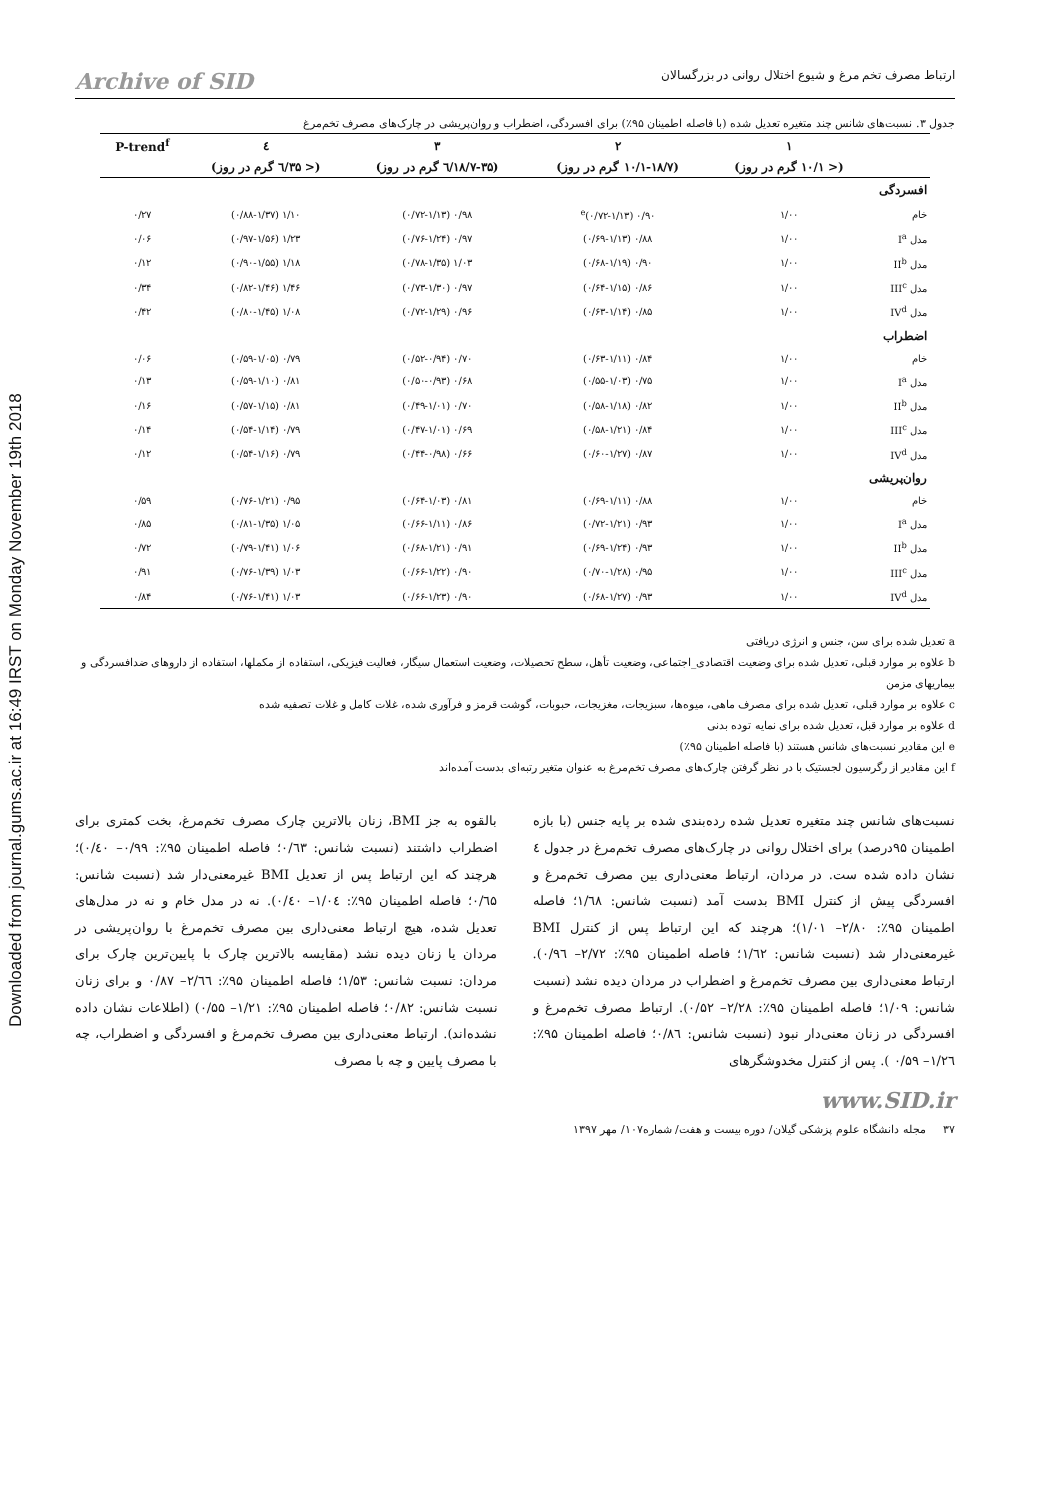Downloaded from journal.gums.ac.ir at 16:49 IRST on Monday November 19th 2018
ارتباط مصرف تخم مرغ و شیوع اختلال روانی در بزرگسالان Archive of SID
جدول ۳. نسبت‌های شانس چند متغیره تعدیل شده (با فاصله اطمینان ۹۵٪) برای افسردگی، اضطراب و روان‌پریشی در چارک‌های مصرف تخم‌مرغ
| | ۱ | ۲ | ۳ | ٤ | P-trend<sup>f</sup> |
| --- | --- | --- | --- | --- | --- |
| | (< ۱۰/۱ گرم در روز) | (۱۰/۱-۱۸/۷ گرم در روز) | (۱۸/۷-۳۵/٦ گرم در روز) | (< ۳۵/٦ گرم در روز) | |
| افسردگی | | | | | |
| خام | ۱/۰۰ | ۰/۹۰ (۰/۷۲-۱/۱۳)<sup>e</sup> | ۰/۹۸ (۰/۷۲-۱/۱۳) | ۱/۱۰ (۰/۸۸-۱/۳۷) | ۰/۲۷ |
| مدل I<sup>a</sup> | ۱/۰۰ | ۰/۸۸ (۰/۶۹-۱/۱۳) | ۰/۹۷ (۰/۷۶-۱/۲۴) | ۱/۲۳ (۰/۹۷-۱/۵۶) | ۰/۰۶ |
| مدل II<sup>b</sup> | ۱/۰۰ | ۰/۹۰ (۰/۶۸-۱/۱۹) | ۱/۰۳ (۰/۷۸-۱/۳۵) | ۱/۱۸ (۰/۹۰-۱/۵۵) | ۰/۱۲ |
| مدل III<sup>c</sup> | ۱/۰۰ | ۰/۸۶ (۰/۶۴-۱/۱۵) | ۰/۹۷ (۰/۷۳-۱/۳۰) | ۱/۴۶ (۰/۸۲-۱/۴۶) | ۰/۳۴ |
| مدل IV<sup>d</sup> | ۱/۰۰ | ۰/۸۵ (۰/۶۳-۱/۱۴) | ۰/۹۶ (۰/۷۲-۱/۲۹) | ۱/۰۸ (۰/۸۰-۱/۴۵) | ۰/۴۲ |
| اضطراب | | | | | |
| خام | ۱/۰۰ | ۰/۸۴ (۰/۶۳-۱/۱۱) | ۰/۷۰ (۰/۵۲-۰/۹۴) | ۰/۷۹ (۰/۵۹-۱/۰۵) | ۰/۰۶ |
| مدل I<sup>a</sup> | ۱/۰۰ | ۰/۷۵ (۰/۵۵-۱/۰۳) | ۰/۶۸ (۰/۵۰-۰/۹۳) | ۰/۸۱ (۰/۵۹-۱/۱۰) | ۰/۱۳ |
| مدل II<sup>b</sup> | ۱/۰۰ | ۰/۸۲ (۰/۵۸-۱/۱۸) | ۰/۷۰ (۰/۴۹-۱/۰۱) | ۰/۸۱ (۰/۵۷-۱/۱۵) | ۰/۱۶ |
| مدل III<sup>c</sup> | ۱/۰۰ | ۰/۸۴ (۰/۵۸-۱/۲۱) | ۰/۶۹ (۰/۴۷-۱/۰۱) | ۰/۷۹ (۰/۵۴-۱/۱۴) | ۰/۱۴ |
| مدل IV<sup>d</sup> | ۱/۰۰ | ۰/۸۷ (۰/۶۰-۱/۲۷) | ۰/۶۶ (۰/۴۴-۰/۹۸) | ۰/۷۹ (۰/۵۴-۱/۱۶) | ۰/۱۲ |
| روان‌پریشی | | | | | |
| خام | ۱/۰۰ | ۰/۸۸ (۰/۶۹-۱/۱۱) | ۰/۸۱ (۰/۶۴-۱/۰۳) | ۰/۹۵ (۰/۷۶-۱/۲۱) | ۰/۵۹ |
| مدل I<sup>a</sup> | ۱/۰۰ | ۰/۹۳ (۰/۷۲-۱/۲۱) | ۰/۸۶ (۰/۶۶-۱/۱۱) | ۱/۰۵ (۰/۸۱-۱/۳۵) | ۰/۸۵ |
| مدل II<sup>b</sup> | ۱/۰۰ | ۰/۹۳ (۰/۶۹-۱/۲۴) | ۰/۹۱ (۰/۶۸-۱/۲۱) | ۱/۰۶ (۰/۷۹-۱/۴۱) | ۰/۷۲ |
| مدل III<sup>c</sup> | ۱/۰۰ | ۰/۹۵ (۰/۷۰-۱/۲۸) | ۰/۹۰ (۰/۶۶-۱/۲۲) | ۱/۰۳ (۰/۷۶-۱/۳۹) | ۰/۹۱ |
| مدل IV<sup>d</sup> | ۱/۰۰ | ۰/۹۳ (۰/۶۸-۱/۲۷) | ۰/۹۰ (۰/۶۶-۱/۲۳) | ۱/۰۳ (۰/۷۶-۱/۴۱) | ۰/۸۴ |
a تعدیل شده برای سن، جنس و انرژی دریافتی
b علاوه بر موارد قبلی، تعدیل شده برای وضعیت اقتصادی_اجتماعی، وضعیت تأهل، سطح تحصیلات، وضعیت استعمال سیگار، فعالیت فیزیکی، استفاده از مکملها، استفاده از داروهای ضدافسردگی و بیماریهای مزمن
c علاوه بر موارد قبلی، تعدیل شده برای مصرف ماهی، میوه‌ها، سبزیجات، مغزیجات، حبوبات، گوشت قرمز و فرآوری شده، غلات کامل و غلات تصفیه شده
d علاوه بر موارد قبل، تعدیل شده برای نمایه توده بدنی
e این مقادیر نسبت‌های شانس هستند (با فاصله اطمینان ۹۵٪)
f این مقادیر از رگرسیون لجستیک با در نظر گرفتن چارک‌های مصرف تخم‌مرغ به عنوان متغیر رتبه‌ای بدست آمده‌اند
نسبت‌های شانس چند متغیره تعدیل شده رده‌بندی شده بر پایه جنس (با بازه اطمینان ۹۵درصد) برای اختلال روانی در چارک‌های مصرف تخم‌مرغ در جدول ٤ نشان داده شده ست. در مردان، ارتباط معنی‌داری بین مصرف تخم‌مرغ و افسردگی پیش از کنترل BMI بدست آمد (نسبت شانس: ۱/٦۸؛ فاصله اطمینان ۹۵٪: ۲/۸۰– ۱/۰۱)؛ هرچند که این ارتباط پس از کنترل BMI غیرمعنی‌دار شد (نسبت شانس: ۱/٦۲؛ فاصله اطمینان ۹۵٪: ۲/۷۲– ۰/۹٦). ارتباط معنی‌داری بین مصرف تخم‌مرغ و اضطراب در مردان دیده نشد (نسبت شانس: ۱/۰۹؛ فاصله اطمینان ۹۵٪: ۲/۲۸– ۰/۵۲). ارتباط مصرف تخم‌مرغ و افسردگی در زنان معنی‌دار نبود (نسبت شانس: ۰/۸٦؛ فاصله اطمینان ۹۵٪: ۱/۲٦– ۰/۵۹ ). پس از کنترل مخدوشگرهای
بالقوه به جز BMI، زنان بالاترین چارک مصرف تخم‌مرغ، بخت کمتری برای اضطراب داشتند (نسبت شانس: ۰/٦۳؛ فاصله اطمینان ۹۵٪: ۰/۹۹– ۰/٤۰)؛ هرچند که این ارتباط پس از تعدیل BMI غیرمعنی‌دار شد (نسبت شانس: ۰/٦۵؛ فاصله اطمینان ۹۵٪: ۱/۰٤– ۰/٤۰). نه در مدل خام و نه در مدل‌های تعدیل شده، هیچ ارتباط معنی‌داری بین مصرف تخم‌مرغ با روان‌پریشی در مردان یا زنان دیده نشد (مقایسه بالاترین چارک با پایین‌ترین چارک برای مردان: نسبت شانس: ۱/۵۳؛ فاصله اطمینان ۹۵٪: ۲/٦٦– ۰/۸۷ و برای زنان نسبت شانس: ۰/۸۲؛ فاصله اطمینان ۹۵٪: ۱/۲۱– ۰/۵۵) (اطلاعات نشان داده نشده‌اند). ارتباط معنی‌داری بین مصرف تخم‌مرغ و افسردگی و اضطراب، چه با مصرف پایین و چه با مصرف
www.SID.ir
۳۷ مجله دانشگاه علوم پزشکی گیلان/ دوره بیست و هفت/ شماره۱۰۷/ مهر ۱۳۹۷